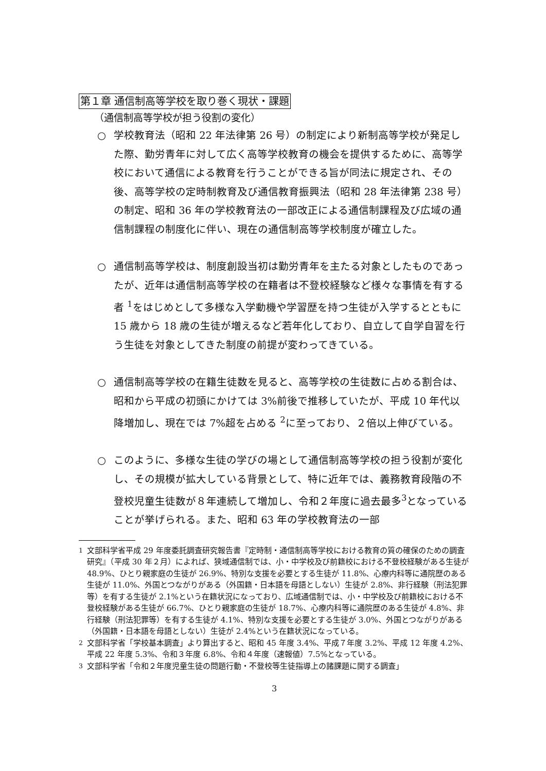第１章 通信制高等学校を取り巻く現状・課題
（通信制高等学校が担う役割の変化）
○ 学校教育法（昭和 22 年法律第 26 号）の制定により新制高等学校が発足した際、勤労青年に対して広く高等学校教育の機会を提供するために、高等学校において通信による教育を行うことができる旨が同法に規定され、その後、高等学校の定時制教育及び通信教育振興法（昭和 28 年法律第 238 号）の制定、昭和 36 年の学校教育法の一部改正による通信制課程及び広域の通信制課程の制度化に伴い、現在の通信制高等学校制度が確立した。
○ 通信制高等学校は、制度創設当初は勤労青年を主たる対象としたものであったが、近年は通信制高等学校の在籍者は不登校経験など様々な事情を有する者 <sup>1</sup>をはじめとして多様な入学動機や学習歴を持つ生徒が入学するとともに 15 歳から 18 歳の生徒が増えるなど若年化しており、自立して自学自習を行う生徒を対象としてきた制度の前提が変わってきている。
○ 通信制高等学校の在籍生徒数を見ると、高等学校の生徒数に占める割合は、昭和から平成の初頭にかけては 3%前後で推移していたが、平成 10 年代以降増加し、現在では 7%超を占める <sup>2</sup>に至っており、２倍以上伸びている。
○ このように、多様な生徒の学びの場として通信制高等学校の担う役割が変化し、その規模が拡大している背景として、特に近年では、義務教育段階の不登校児童生徒数が８年連続して増加し、令和２年度に過去最多<sup>3</sup>となっていることが挙げられる。また、昭和 63 年の学校教育法の一部
<sup>1</sup> 文部科学省平成 29 年度委託調査研究報告書『定時制・通信制高等学校における教育の質の確保のための調査研究』（平成 30 年２月）によれば、狭域通信制では、小・中学校及び前籍校における不登校経験がある生徒が 48.9%、ひとり親家庭の生徒が 26.9%、特別な支援を必要とする生徒が 11.8%、心療内科等に通院歴のある生徒が 11.0%、外国とつながりがある（外国籍・日本語を母語としない）生徒が 2.8%、非行経験（刑法犯罪等）を有する生徒が 2.1%という在籍状況になっており、広域通信制では、小・中学校及び前籍校における不登校経験がある生徒が 66.7%、ひとり親家庭の生徒が 18.7%、心療内科等に通院歴のある生徒が 4.8%、非行経験（刑法犯罪等）を有する生徒が 4.1%、特別な支援を必要とする生徒が 3.0%、外国とつながりがある（外国籍・日本語を母語としない）生徒が 2.4%という在籍状況になっている。
<sup>2</sup> 文部科学省「学校基本調査」より算出すると、昭和 45 年度 3.4%、平成７年度 3.2%、平成 12 年度 4.2%、平成 22 年度 5.3%、令和３年度 6.8%、令和４年度（速報値）7.5%となっている。
<sup>3</sup> 文部科学省「令和２年度児童生徒の問題行動・不登校等生徒指導上の諸課題に関する調査」
3